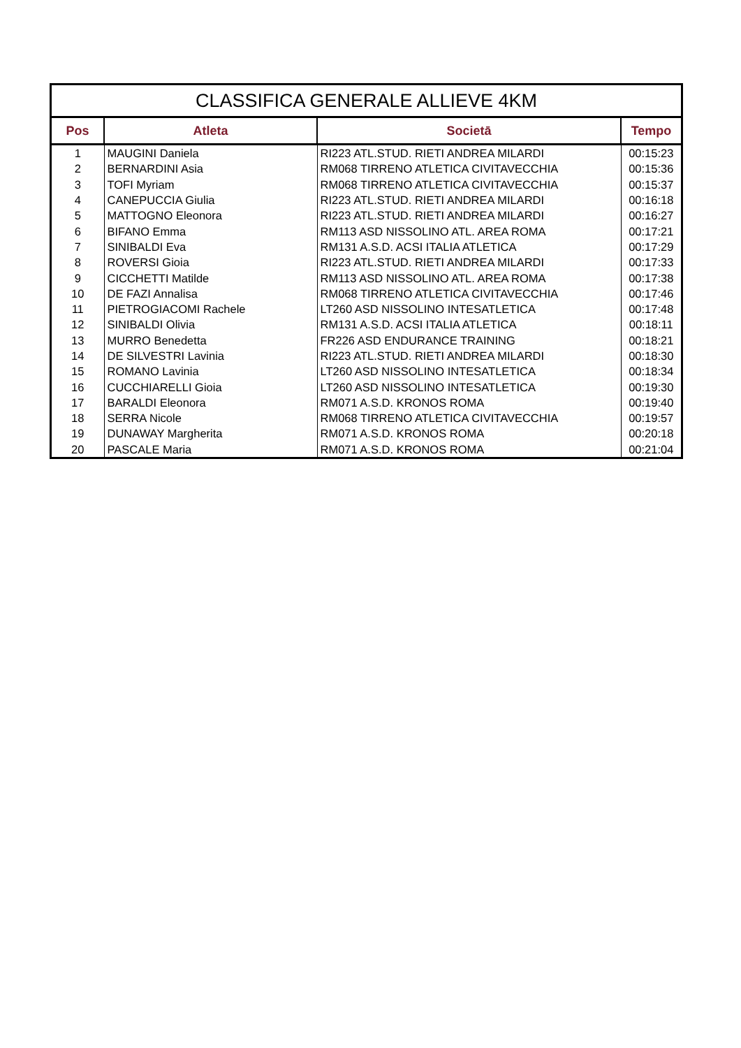| CLASSIFICA GENERALE ALLIEVE 4KM | | | |
| --- | --- | --- | --- |
| Pos | Atleta | Societā | Tempo |
| 1 | MAUGINI Daniela | RI223 ATL.STUD. RIETI ANDREA MILARDI | 00:15:23 |
| 2 | BERNARDINI Asia | RM068 TIRRENO ATLETICA CIVITAVECCHIA | 00:15:36 |
| 3 | TOFI Myriam | RM068 TIRRENO ATLETICA CIVITAVECCHIA | 00:15:37 |
| 4 | CANEPUCCIA Giulia | RI223 ATL.STUD. RIETI ANDREA MILARDI | 00:16:18 |
| 5 | MATTOGNO Eleonora | RI223 ATL.STUD. RIETI ANDREA MILARDI | 00:16:27 |
| 6 | BIFANO Emma | RM113 ASD NISSOLINO ATL. AREA ROMA | 00:17:21 |
| 7 | SINIBALDI Eva | RM131 A.S.D. ACSI ITALIA ATLETICA | 00:17:29 |
| 8 | ROVERSI Gioia | RI223 ATL.STUD. RIETI ANDREA MILARDI | 00:17:33 |
| 9 | CICCHETTI Matilde | RM113 ASD NISSOLINO ATL. AREA ROMA | 00:17:38 |
| 10 | DE FAZI Annalisa | RM068 TIRRENO ATLETICA CIVITAVECCHIA | 00:17:46 |
| 11 | PIETROGIACOMI Rachele | LT260 ASD NISSOLINO INTESATLETICA | 00:17:48 |
| 12 | SINIBALDI Olivia | RM131 A.S.D. ACSI ITALIA ATLETICA | 00:18:11 |
| 13 | MURRO Benedetta | FR226 ASD ENDURANCE TRAINING | 00:18:21 |
| 14 | DE SILVESTRI Lavinia | RI223 ATL.STUD. RIETI ANDREA MILARDI | 00:18:30 |
| 15 | ROMANO Lavinia | LT260 ASD NISSOLINO INTESATLETICA | 00:18:34 |
| 16 | CUCCHIARELLI Gioia | LT260 ASD NISSOLINO INTESATLETICA | 00:19:30 |
| 17 | BARALDI Eleonora | RM071 A.S.D. KRONOS ROMA | 00:19:40 |
| 18 | SERRA Nicole | RM068 TIRRENO ATLETICA CIVITAVECCHIA | 00:19:57 |
| 19 | DUNAWAY Margherita | RM071 A.S.D. KRONOS ROMA | 00:20:18 |
| 20 | PASCALE Maria | RM071 A.S.D. KRONOS ROMA | 00:21:04 |